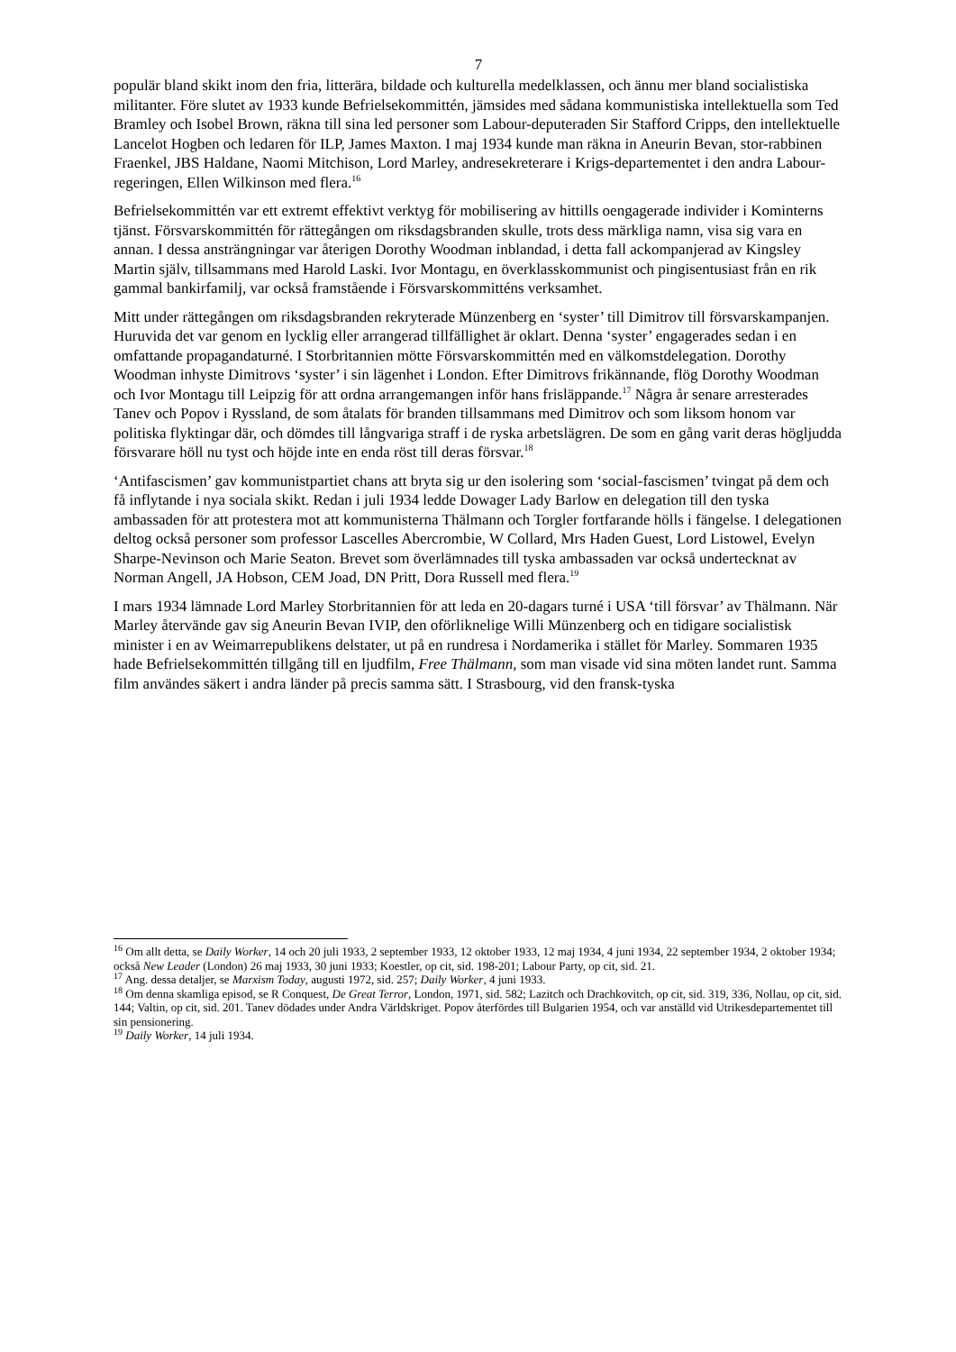7
populär bland skikt inom den fria, litterära, bildade och kulturella medelklassen, och ännu mer bland socialistiska militanter. Före slutet av 1933 kunde Befrielsekommittén, jämsides med sådana kommunistiska intellektuella som Ted Bramley och Isobel Brown, räkna till sina led personer som Labour-deputeraden Sir Stafford Cripps, den intellektuelle Lancelot Hogben och ledaren för ILP, James Maxton. I maj 1934 kunde man räkna in Aneurin Bevan, stor-rabbinen Fraenkel, JBS Haldane, Naomi Mitchison, Lord Marley, andresekreterare i Krigs-departementet i den andra Labour-regeringen, Ellen Wilkinson med flera.<sup>16</sup>
Befrielsekommittén var ett extremt effektivt verktyg för mobilisering av hittills oengagerade individer i Kominterns tjänst. Försvarskommittén för rättegången om riksdagsbranden skulle, trots dess märkliga namn, visa sig vara en annan. I dessa ansträngningar var återigen Dorothy Woodman inblandad, i detta fall ackompanjerad av Kingsley Martin själv, tillsammans med Harold Laski. Ivor Montagu, en överklasskommunist och pingisentusiast från en rik gammal bankirfamilj, var också framstående i Försvarskommitténs verksamhet.
Mitt under rättegången om riksdagsbranden rekryterade Münzenberg en ‘syster’ till Dimitrov till försvarskampanjen. Huruvida det var genom en lycklig eller arrangerad tillfällighet är oklart. Denna ‘syster’ engagerades sedan i en omfattande propagandaturné. I Storbritannien mötte Försvarskommittén med en välkomstdelegation. Dorothy Woodman inhyste Dimitrovs ‘syster’ i sin lägenhet i London. Efter Dimitrovs frikännande, flög Dorothy Woodman och Ivor Montagu till Leipzig för att ordna arrangemangen inför hans frisläppande.<sup>17</sup> Några år senare arresterades Tanev och Popov i Ryssland, de som åtalats för branden tillsammans med Dimitrov och som liksom honom var politiska flyktingar där, och dömdes till långvariga straff i de ryska arbetslägren. De som en gång varit deras högljudda försvarare höll nu tyst och höjde inte en enda röst till deras försvar.<sup>18</sup>
‘Antifascismen’ gav kommunistpartiet chans att bryta sig ur den isolering som ‘social-fascismen’ tvingat på dem och få inflytande i nya sociala skikt. Redan i juli 1934 ledde Dowager Lady Barlow en delegation till den tyska ambassaden för att protestera mot att kommunisterna Thälmann och Torgler fortfarande hölls i fängelse. I delegationen deltog också personer som professor Lascelles Abercrombie, W Collard, Mrs Haden Guest, Lord Listowel, Evelyn Sharpe-Nevinson och Marie Seaton. Brevet som överlämnades till tyska ambassaden var också undertecknat av Norman Angell, JA Hobson, CEM Joad, DN Pritt, Dora Russell med flera.<sup>19</sup>
I mars 1934 lämnade Lord Marley Storbritannien för att leda en 20-dagars turné i USA ‘till försvar’ av Thälmann. När Marley återvände gav sig Aneurin Bevan IVIP, den oförliknelige Willi Münzenberg och en tidigare socialistisk minister i en av Weimarrepublikens delstater, ut på en rundresa i Nordamerika i stället för Marley. Sommaren 1935 hade Befrielsekommittén tillgång till en ljudfilm, Free Thälmann, som man visade vid sina möten landet runt. Samma film användes säkert i andra länder på precis samma sätt. I Strasbourg, vid den fransk-tyska
<sup>16</sup> Om allt detta, se Daily Worker, 14 och 20 juli 1933, 2 september 1933, 12 oktober 1933, 12 maj 1934, 4 juni 1934, 22 september 1934, 2 oktober 1934; också New Leader (London) 26 maj 1933, 30 juni 1933; Koestler, op cit, sid. 198-201; Labour Party, op cit, sid. 21.
<sup>17</sup> Ang. dessa detaljer, se Marxism Today, augusti 1972, sid. 257; Daily Worker, 4 juni 1933.
<sup>18</sup> Om denna skamliga episod, se R Conquest, De Great Terror, London, 1971, sid. 582; Lazitch och Drachkovitch, op cit, sid. 319, 336, Nollau, op cit, sid. 144; Valtin, op cit, sid. 201. Tanev dödades under Andra Världskriget. Popov återfördes till Bulgarien 1954, och var anställd vid Utrikesdepartementet till sin pensionering.
<sup>19</sup> Daily Worker, 14 juli 1934.